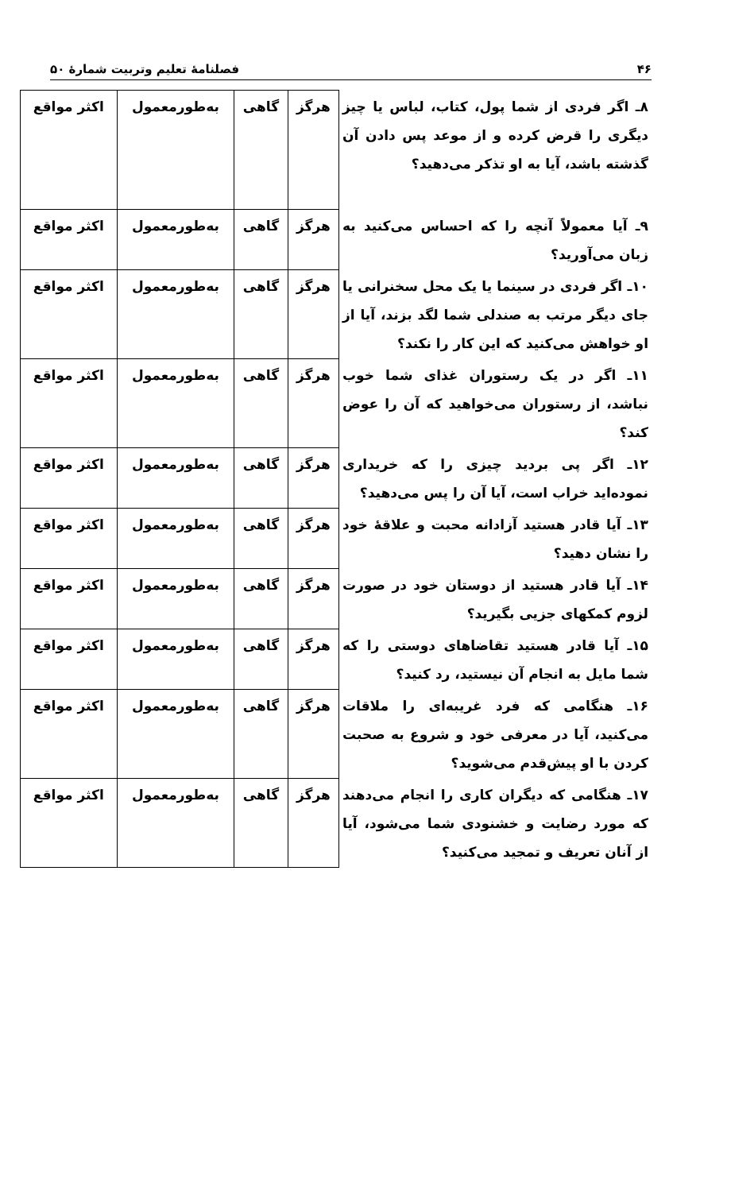۴۶ فصلنامهٔ تعلیم وتربیت شمارهٔ ۵۰
| ۸ـ اگر فردی از شما پول، کتاب، لباس یا چیز دیگری را قرض کرده و از موعد پس دادن آن گذشته باشد، آیا به او تذکر می‌دهید؟ | هرگز | گاهی | به‌طورمعمول | اکثر مواقع |
| ۹ـ آیا معمولاً آنچه را که احساس می‌کنید به زبان می‌آورید؟ | هرگز | گاهی | به‌طورمعمول | اکثر مواقع |
| ۱۰ـ اگر فردی در سینما یا یک محل سخنرانی یا جای دیگر مرتب به صندلی شما لگد بزند، آیا از او خواهش می‌کنید که این کار را نکند؟ | هرگز | گاهی | به‌طورمعمول | اکثر مواقع |
| ۱۱ـ اگر در یک رستوران غذای شما خوب نباشد، از رستوران می‌خواهید که آن را عوض کند؟ | هرگز | گاهی | به‌طورمعمول | اکثر مواقع |
| ۱۲ـ اگر پی بردید چیزی را که خریداری نموده‌اید خراب است، آیا آن را پس می‌دهید؟ | هرگز | گاهی | به‌طورمعمول | اکثر مواقع |
| ۱۳ـ آیا قادر هستید آزادانه محبت و علاقهٔ خود را نشان دهید؟ | هرگز | گاهی | به‌طورمعمول | اکثر مواقع |
| ۱۴ـ آیا قادر هستید از دوستان خود در صورت لزوم کمکهای جزیی بگیرید؟ | هرگز | گاهی | به‌طورمعمول | اکثر مواقع |
| ۱۵ـ آیا قادر هستید تقاضاهای دوستی را که شما مایل به انجام آن نیستید، رد کنید؟ | هرگز | گاهی | به‌طورمعمول | اکثر مواقع |
| ۱۶ـ هنگامی که فرد غریبه‌ای را ملاقات می‌کنید، آیا در معرفی خود و شروع به صحبت کردن با او پیش‌قدم می‌شوید؟ | هرگز | گاهی | به‌طورمعمول | اکثر مواقع |
| ۱۷ـ هنگامی که دیگران کاری را انجام می‌دهند که مورد رضایت و خشنودی شما می‌شود، آیا از آنان تعریف و تمجید می‌کنید؟ | هرگز | گاهی | به‌طورمعمول | اکثر مواقع |